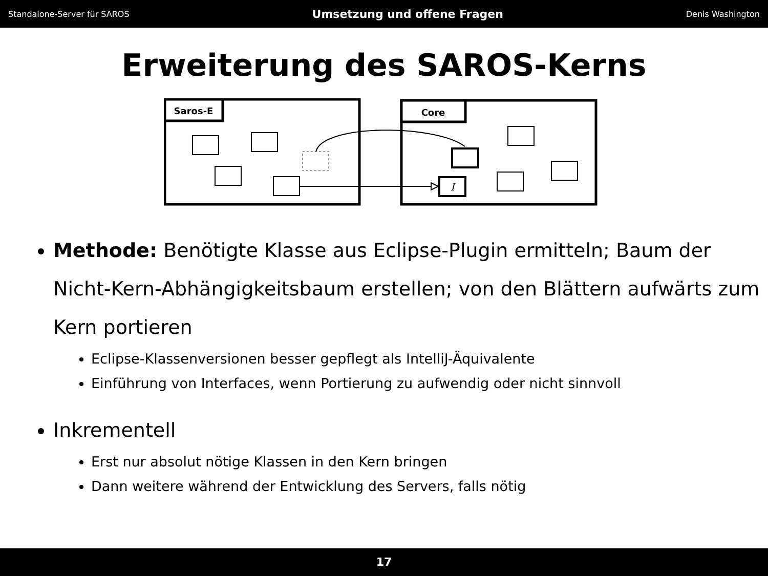Standalone-Server für SAROS Umsetzung und offene Fragen Denis Washington
Erweiterung des SAROS-Kerns
Saros-E
Core
I
Methode: Benötigte Klasse aus Eclipse-Plugin ermitteln; Baum der Nicht-Kern-Abhängigkeitsbaum erstellen; von den Blättern aufwärts zum Kern portieren
Eclipse-Klassenversionen besser gepflegt als IntelliJ-Äquivalente
Einführung von Interfaces, wenn Portierung zu aufwendig oder nicht sinnvoll
Inkrementell
Erst nur absolut nötige Klassen in den Kern bringen
Dann weitere während der Entwicklung des Servers, falls nötig
17